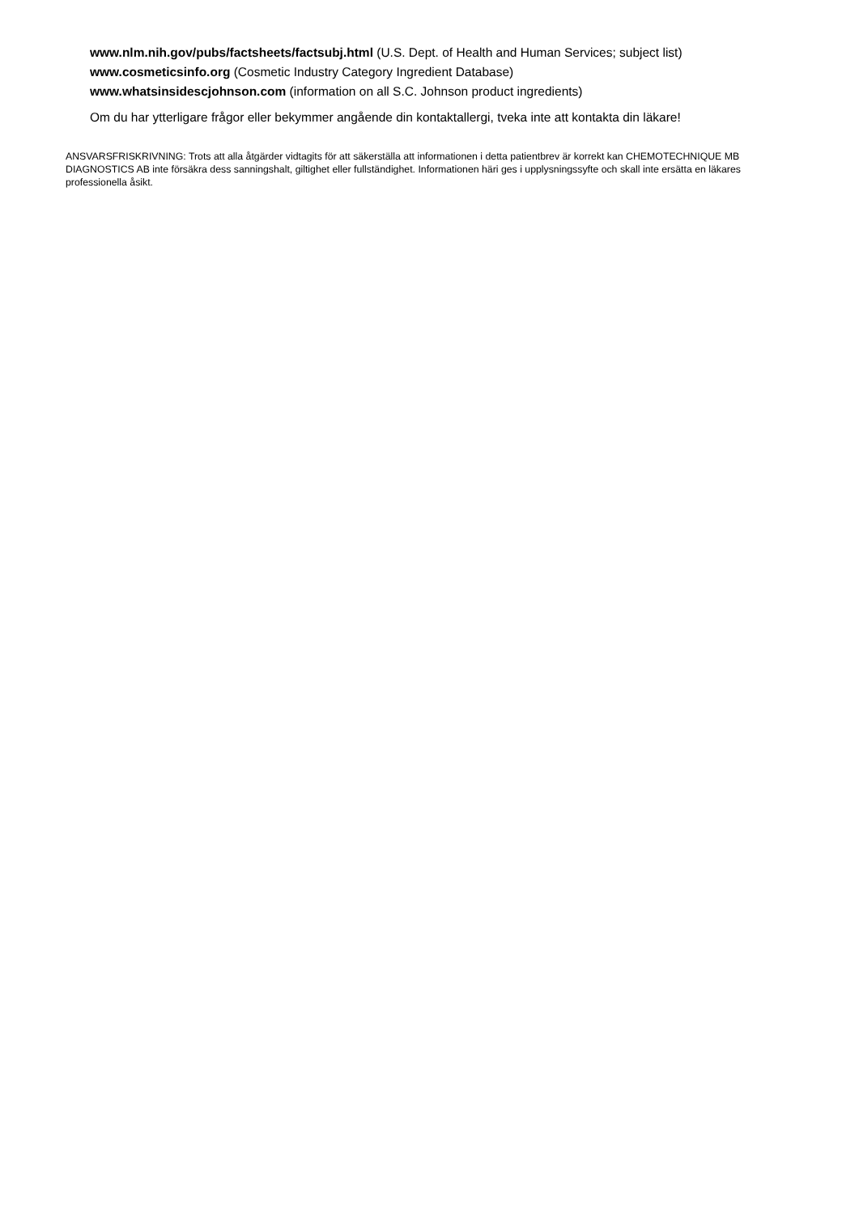www.nlm.nih.gov/pubs/factsheets/factsubj.html (U.S. Dept. of Health and Human Services; subject list)
www.cosmeticsinfo.org (Cosmetic Industry Category Ingredient Database)
www.whatsinsidescjohnson.com (information on all S.C. Johnson product ingredients)
Om du har ytterligare frågor eller bekymmer angående din kontaktallergi, tveka inte att kontakta din läkare!
ANSVARSFRISKRIVNING: Trots att alla åtgärder vidtagits för att säkerställa att informationen i detta patientbrev är korrekt kan CHEMOTECHNIQUE MB DIAGNOSTICS AB inte försäkra dess sanningshalt, giltighet eller fullständighet. Informationen häri ges i upplysningssyfte och skall inte ersätta en läkares professionella åsikt.